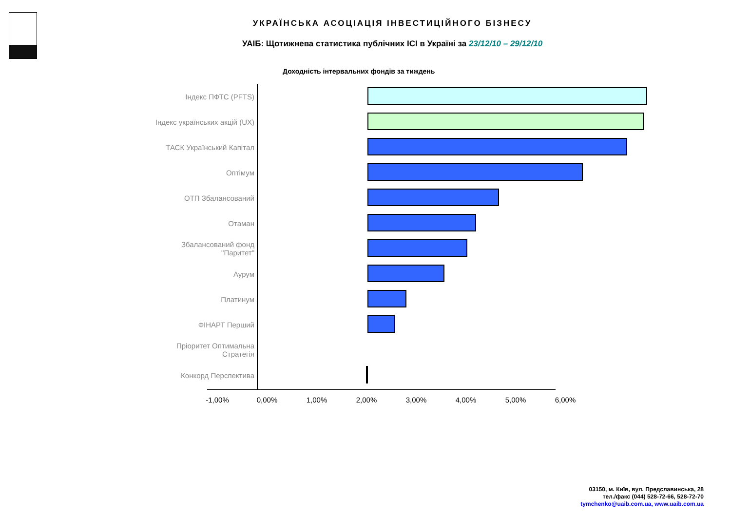УКРАЇНСЬКА АСОЦІАЦІЯ ІНВЕСТИЦІЙНОГО БІЗНЕСУ
УАІБ: Щотижнева статистика публічних ІСІ в Україні за 23/12/10 – 29/12/10
Доходність інтервальних фондів за тиждень
Індекс ПФТС (PFTS)
Індекс українських акцій (UX)
ТАСК Український Капітал
Оптімум
ОТП Збалансований
Отаман
Збалансований фонд "Паритет"
Аурум
Платинум
ФІНАРТ Перший
Пріоритет Оптимальна Стратегія
Конкорд Перспектива
-1,00% 0,00% 1,00% 2,00% 3,00% 4,00% 5,00% 6,00%
03150, м. Київ, вул. Предславинська, 28
тел./факс (044) 528-72-66, 528-72-70
tymchenko@uaib.com.ua, www.uaib.com.ua